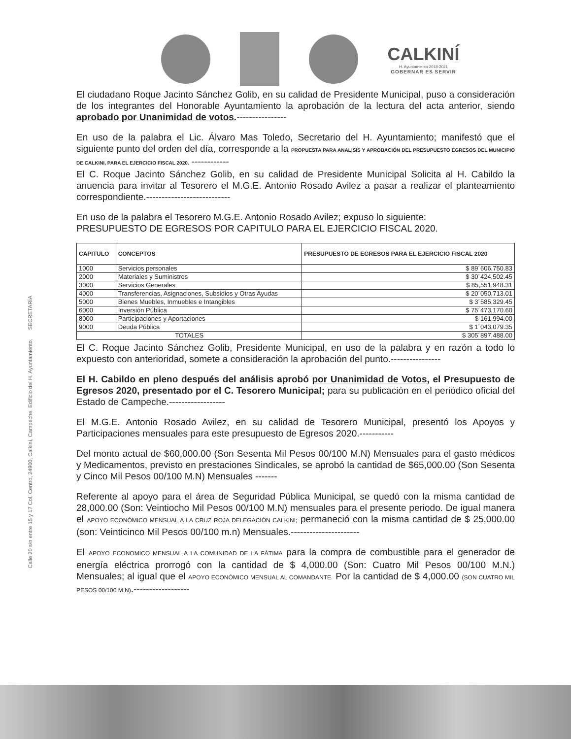CALKINÍ
H. Ayuntamiento 2018-2021
GOBERNAR ES SERVIR
Calle 20 s/n entre 15 y 17 Col. Centro, 24900, Calkiní, Campeche. Edificio del H. Ayuntamiento. SECRETARÍA
El ciudadano Roque Jacinto Sánchez Golib, en su calidad de Presidente Municipal, puso a consideración de los integrantes del Honorable Ayuntamiento la aprobación de la lectura del acta anterior, siendo aprobado por Unanimidad de votos.----------------
En uso de la palabra el Lic. Álvaro Mas Toledo, Secretario del H. Ayuntamiento; manifestó que el siguiente punto del orden del día, corresponde a la PROPUESTA PARA ANALISIS Y APROBACIÓN DEL PRESUPUESTO EGRESOS DEL MUNICIPIO DE CALKINI, PARA EL EJERCICIO FISCAL 2020. ------------
El C. Roque Jacinto Sánchez Golib, en su calidad de Presidente Municipal Solicita al H. Cabildo la anuencia para invitar al Tesorero el M.G.E. Antonio Rosado Avilez a pasar a realizar el planteamiento correspondiente.---------------------------
En uso de la palabra el Tesorero M.G.E. Antonio Rosado Avilez; expuso lo siguiente:
PRESUPUESTO DE EGRESOS POR CAPITULO PARA EL EJERCICIO FISCAL 2020.
| CAPITULO | CONCEPTOS | PRESUPUESTO DE EGRESOS PARA EL EJERCICIO FISCAL 2020 |
| --- | --- | --- |
| 1000 | Servicios personales | $ 89´606,750.83 |
| 2000 | Materiales y Suministros | $ 30´424,502.45 |
| 3000 | Servicios Generales | $ 85,551,948.31 |
| 4000 | Transferencias, Asignaciones, Subsidios y Otras Ayudas | $ 20´050,713.01 |
| 5000 | Bienes Muebles, Inmuebles e Intangibles | $ 3´585,329.45 |
| 6000 | Inversión Pública | $ 75´473,170.60 |
| 8000 | Participaciones y Aportaciones | $ 161,994.00 |
| 9000 | Deuda Pública | $ 1´043,079.35 |
| TOTALES | | $ 305´897,488.00 |
El C. Roque Jacinto Sánchez Golib, Presidente Municipal, en uso de la palabra y en razón a todo lo expuesto con anterioridad, somete a consideración la aprobación del punto.----------------
El H. Cabildo en pleno después del análisis aprobó por Unanimidad de Votos, el Presupuesto de Egresos 2020, presentado por el C. Tesorero Municipal; para su publicación en el periódico oficial del Estado de Campeche.------------------
El M.G.E. Antonio Rosado Avilez, en su calidad de Tesorero Municipal, presentó los Apoyos y Participaciones mensuales para este presupuesto de Egresos 2020.-----------
Del monto actual de $60,000.00 (Son Sesenta Mil Pesos 00/100 M.N) Mensuales para el gasto médicos y Medicamentos, previsto en prestaciones Sindicales, se aprobó la cantidad de $65,000.00 (Son Sesenta y Cinco Mil Pesos 00/100 M.N) Mensuales -------
Referente al apoyo para el área de Seguridad Pública Municipal, se quedó con la misma cantidad de 28,000.00 (Son: Veintiocho Mil Pesos 00/100 M.N) mensuales para el presente periodo. De igual manera el APOYO ECONÓMICO MENSUAL A LA CRUZ ROJA DELEGACIÓN CALKINI; permaneció con la misma cantidad de $ 25,000.00 (son: Veinticinco Mil Pesos 00/100 m.n) Mensuales.----------------------
El APOYO ECONOMICO MENSUAL A LA COMUNIDAD DE LA FÁTIMA para la compra de combustible para el generador de energía eléctrica prorrogó con la cantidad de $ 4,000.00 (Son: Cuatro Mil Pesos 00/100 M.N.) Mensuales; al igual que el APOYO ECONÓMICO MENSUAL AL COMANDANTE. Por la cantidad de $ 4,000.00 (SON CUATRO MIL PESOS 00/100 M.N).------------------